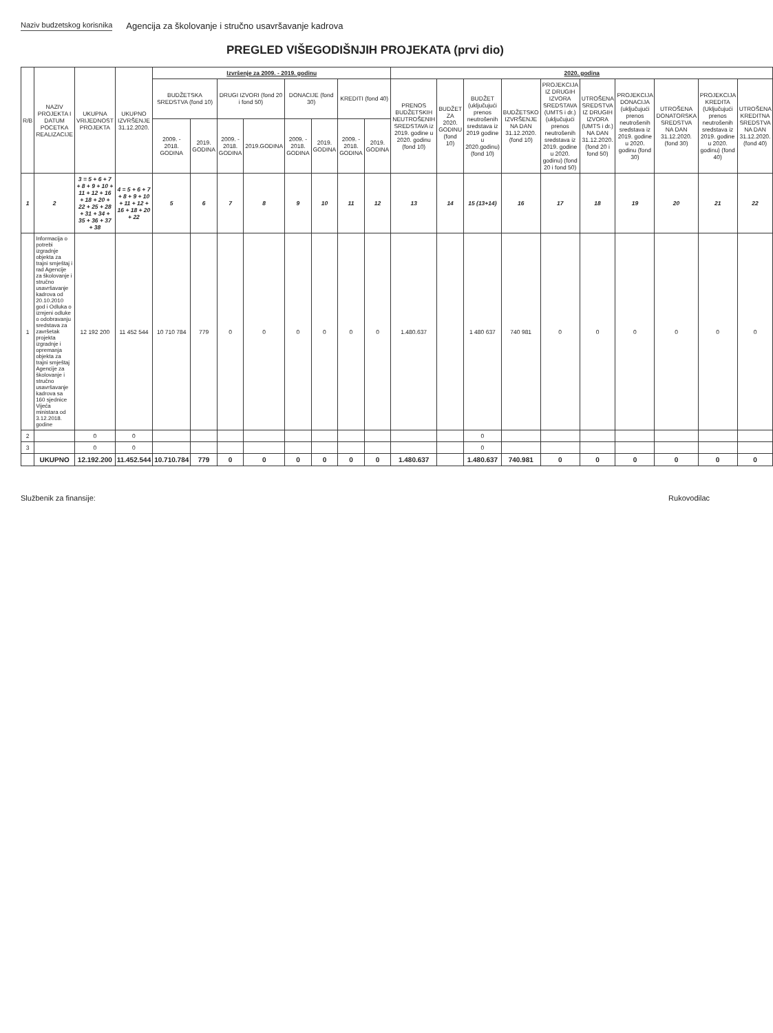Naziv budzetskog korisnika Agencija za školovanje i stručno usavršavanje kadrova
PREGLED VIŠEGODIŠNJIH PROJEKATA (prvi dio)
| R/B | NAZIV PROJEKTA I DATUM POCETKA REALIZACIJE | UKUPNA VRIJEDNOST PROJEKTA | UKUPNO IZVRŠENJE 31.12.2020. | Izvršenje za 2009. - 2019. godinu | | | | | | | | 2020. godina | | | | | | | | | |
| --- | --- | --- | --- | --- | --- | --- | --- | --- | --- | --- | --- | --- | --- | --- | --- | --- | --- | --- | --- | --- | --- |
| | | | | BUDŽETSKA SREDSTVA (fond 10) | | DRUGI IZVORI (fond 20 i fond 50) | | DONACIJE (fond 30) | | KREDITI (fond 40) | | PRENOS BUDŽETSKIH NEUTROŠENIH SREDSTAVA iz 2019. godine u 2020. godinu (fond 10) | BUDŽET ZA 2020. GODINU (fond 10) | BUDŽET (uključujući prenos neutrošenih sredstava iz 2019 godine u 2020.godinu) (fond 10) | BUDŽETSKO IZVRŠENJE NA DAN 31.12.2020. (fond 10) | PROJEKCIJA IZ DRUGIH IZVORA SREDSTAVA (UMTS i dr.) (uključujući prenos neutrošenih sredstava iz 2019. godine u 2020. godinu) (fond 20 i fond 50) | UTROŠENA SREDSTVA IZ DRUGIH IZVORA (UMTS i dr.) NA DAN 31.12.2020. (fond 20 i fond 50) | PROJEKCIJA DONACIJA (uključujući prenos neutrošenih sredstava iz 2019. godine u 2020. godinu (fond 30) | UTROŠENA DONATORSKA SREDSTVA NA DAN 31.12.2020. (fond 30) | PROJEKCIJA KREDITA (Uključujući prenos neutrošenih sredstava iz 2019. godine u 2020. godinu) (fond 40) | UTROŠENA KREDITNA SREDSTVA NA DAN 31.12.2020. (fond 40) |
| | | | | 2009. - 2018. GODINA | 2019. GODINA | 2009. - 2018. GODINA | 2019.GODINA | 2009. - 2018. GODINA | 2019. GODINA | 2009. - 2018. GODINA | 2019. GODINA | | | | | | | | | | |
| 1 | 2 | 3 = 5 + 6 + 7 + 8 + 9 + 10 + 11 + 12 + 16 + 18 + 20 + 22 + 25 + 28 + 31 + 34 + 35 + 36 + 37 + 38 | 4 = 5 + 6 + 7 + 8 + 9 + 10 + 11 + 12 + 16 + 18 + 20 + 22 | 5 | 6 | 7 | 8 | 9 | 10 | 11 | 12 | 13 | 14 | 15 (13+14) | 16 | 17 | 18 | 19 | 20 | 21 | 22 |
| 1 | Informacija o potrebi izgradnje objekta za trajni smještaj i rad Agencije za školovanje i stručno usavršavanje kadrova od 20.10.2010 god i Odluka o izmjeni odluke o odobravanju sredstava za završetak projekta izgradnje i opremanja objekta za trajni smještaj Agencije za školovanje i stručno usavršavanje kadrova sa 160 sjednice Vijeća ministara od 3.12.2018. godine | 12 192 200 | 11 452 544 | 10 710 784 | 779 | 0 | 0 | 0 | 0 | 0 | 0 | 1.480.637 | | 1 480 637 | 740 981 | 0 | 0 | 0 | 0 | 0 | 0 |
| 2 | | 0 | 0 | | | | | | | | | | | 0 | | | | | | | |
| 3 | | 0 | 0 | | | | | | | | | | | 0 | | | | | | | |
| | UKUPNO | 12.192.200 | 11.452.544 | 10.710.784 | 779 | 0 | 0 | 0 | 0 | 0 | 0 | 1.480.637 | | 1.480.637 | 740.981 | 0 | 0 | 0 | 0 | 0 | 0 |
Službenik za finansije: Rukovodilac